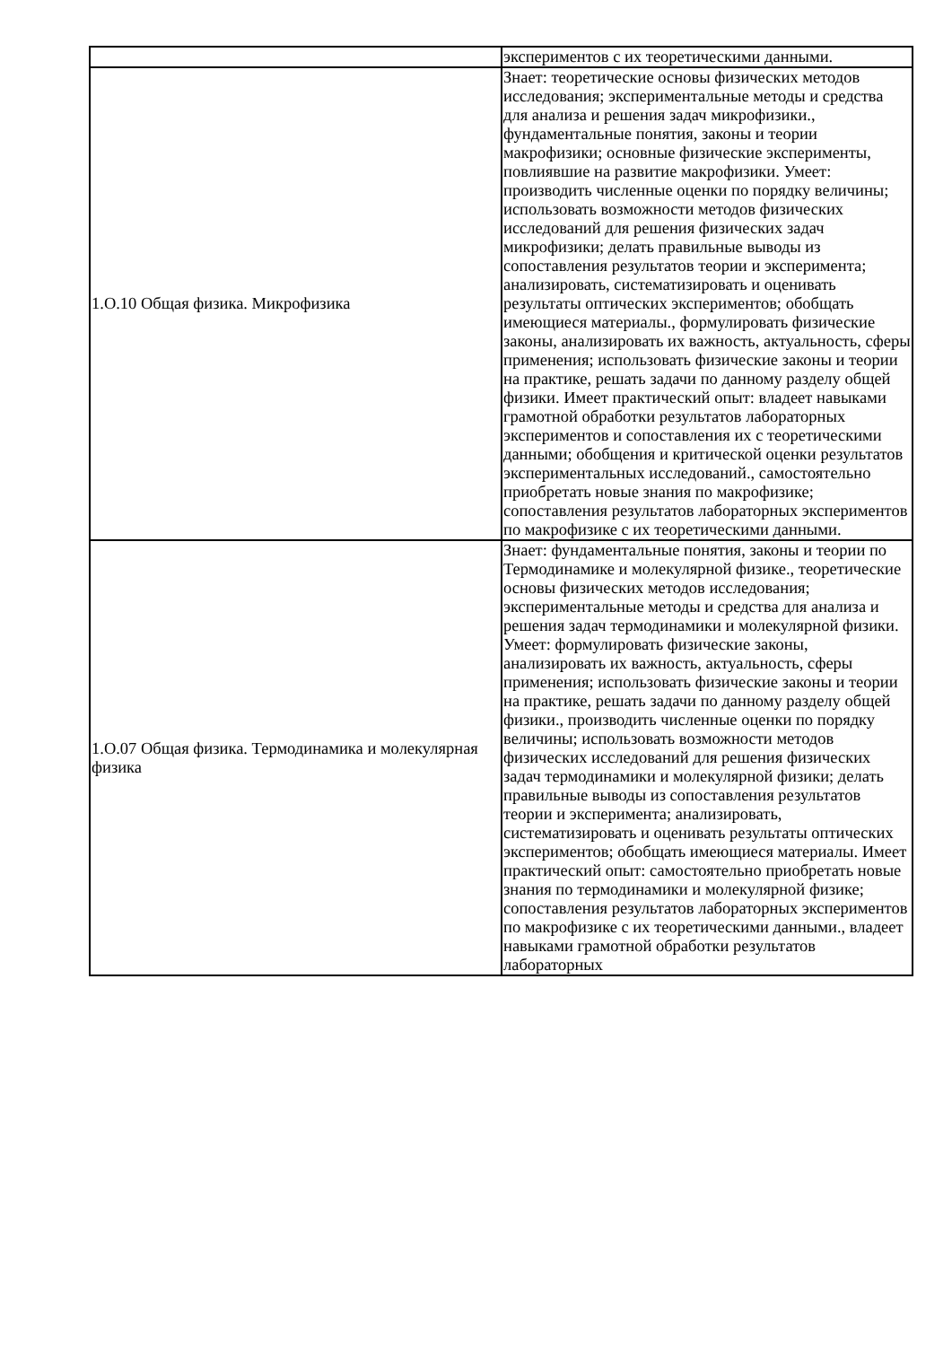| | экспериментов с их теоретическими данными. |
| 1.О.10 Общая физика. Микрофизика | Знает: теоретические основы физических методов исследования; экспериментальные методы и средства для анализа и решения задач микрофизики., фундаментальные понятия, законы и теории макрофизики; основные физические эксперименты, повлиявшие на развитие макрофизики. Умеет: производить численные оценки по порядку величины; использовать возможности методов физических исследований для решения физических задач микрофизики; делать правильные выводы из сопоставления результатов теории и эксперимента; анализировать, систематизировать и оценивать результаты оптических экспериментов; обобщать имеющиеся материалы., формулировать физические законы, анализировать их важность, актуальность, сферы применения; использовать физические законы и теории на практике, решать задачи по данному разделу общей физики. Имеет практический опыт: владеет навыками грамотной обработки результатов лабораторных экспериментов и сопоставления их с теоретическими данными; обобщения и критической оценки результатов экспериментальных исследований., самостоятельно приобретать новые знания по макрофизике; сопоставления результатов лабораторных экспериментов по макрофизике с их теоретическими данными. |
| 1.О.07 Общая физика. Термодинамика и молекулярная физика | Знает: фундаментальные понятия, законы и теории по Термодинамике и молекулярной физике., теоретические основы физических методов исследования; экспериментальные методы и средства для анализа и решения задач термодинамики и молекулярной физики. Умеет: формулировать физические законы, анализировать их важность, актуальность, сферы применения; использовать физические законы и теории на практике, решать задачи по данному разделу общей физики., производить численные оценки по порядку величины; использовать возможности методов физических исследований для решения физических задач термодинамики и молекулярной физики; делать правильные выводы из сопоставления результатов теории и эксперимента; анализировать, систематизировать и оценивать результаты оптических экспериментов; обобщать имеющиеся материалы. Имеет практический опыт: самостоятельно приобретать новые знания по термодинамики и молекулярной физике; сопоставления результатов лабораторных экспериментов по макрофизике с их теоретическими данными., владеет навыками грамотной обработки результатов лабораторных |